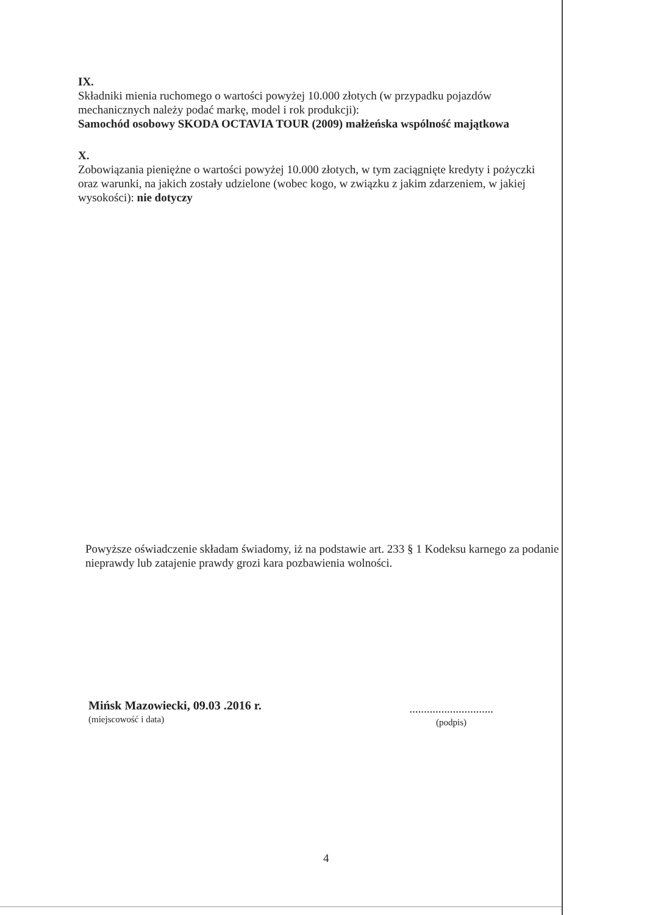IX.
Składniki mienia ruchomego o wartości powyżej 10.000 złotych (w przypadku pojazdów mechanicznych należy podać markę, model i rok produkcji):
Samochód osobowy SKODA OCTAVIA TOUR (2009) małżeńska wspólność majątkowa
X.
Zobowiązania pieniężne o wartości powyżej 10.000 złotych, w tym zaciągnięte kredyty i pożyczki oraz warunki, na jakich zostały udzielone (wobec kogo, w związku z jakim zdarzeniem, w jakiej wysokości): nie dotyczy
Powyższe oświadczenie składam świadomy, iż na podstawie art. 233 § 1 Kodeksu karnego za podanie nieprawdy lub zatajenie prawdy grozi kara pozbawienia wolności.
Mińsk Mazowiecki, 09.03 .2016 r.
(miejscowość i data)
.............................
(podpis)
4